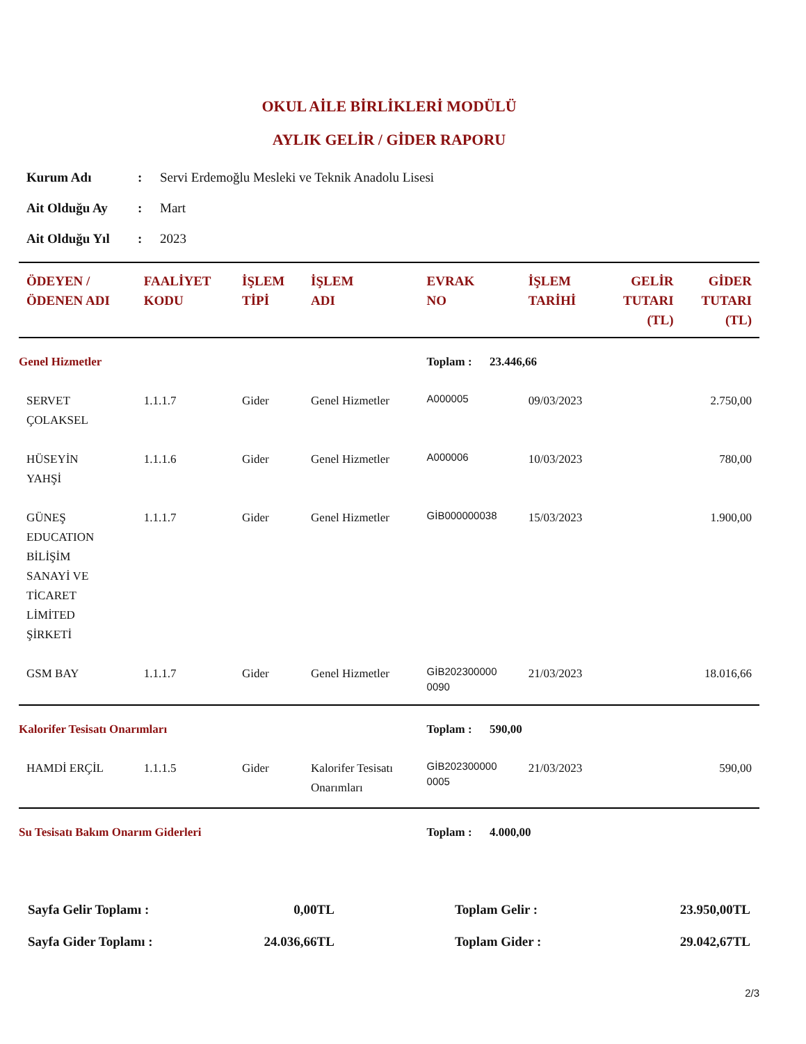OKUL AİLE BİRLİKLERİ MODÜLÜ
AYLIK GELİR / GİDER RAPORU
| Kurum Adı | : | Servi Erdemoğlu Mesleki ve Teknik Anadolu Lisesi |
| Ait Olduğu Ay | : | Mart |
| Ait Olduğu Yıl | : | 2023 |
| ÖDEYEN / ÖDENEN ADI | FAALİYET KODU | İŞLEM TİPİ | İŞLEM ADI | EVRAK NO | İŞLEM TARİHİ | GELİR TUTARI (TL) | GİDER TUTARI (TL) |
| --- | --- | --- | --- | --- | --- | --- | --- |
| Genel Hizmetler | | | | Toplam : 23.446,66 | | | |
| SERVET ÇOLAKSEL | 1.1.1.7 | Gider | Genel Hizmetler | A000005 | 09/03/2023 | | 2.750,00 |
| HÜSEYİN YAHŞİ | 1.1.1.6 | Gider | Genel Hizmetler | A000006 | 10/03/2023 | | 780,00 |
| GÜNEŞ EDUCATION BİLİŞİM SANAYİ VE TİCARET LİMİTED ŞİRKETİ | 1.1.1.7 | Gider | Genel Hizmetler | GİB000000038 | 15/03/2023 | | 1.900,00 |
| GSM BAY | 1.1.1.7 | Gider | Genel Hizmetler | GİB202300000 0090 | 21/03/2023 | | 18.016,66 |
| Kalorifer Tesisatı Onarımları | | | | Toplam : 590,00 | | | |
| HAMDİ ERÇİL | 1.1.1.5 | Gider | Kalorifer Tesisatı Onarımları | GİB202300000 0005 | 21/03/2023 | | 590,00 |
| Su Tesisatı Bakım Onarım Giderleri | | | | Toplam : 4.000,00 | | | |
| Sayfa Gelir Toplamı : | 0,00TL | Toplam Gelir : | 23.950,00TL |
| Sayfa Gider Toplamı : | 24.036,66TL | Toplam Gider : | 29.042,67TL |
2/3